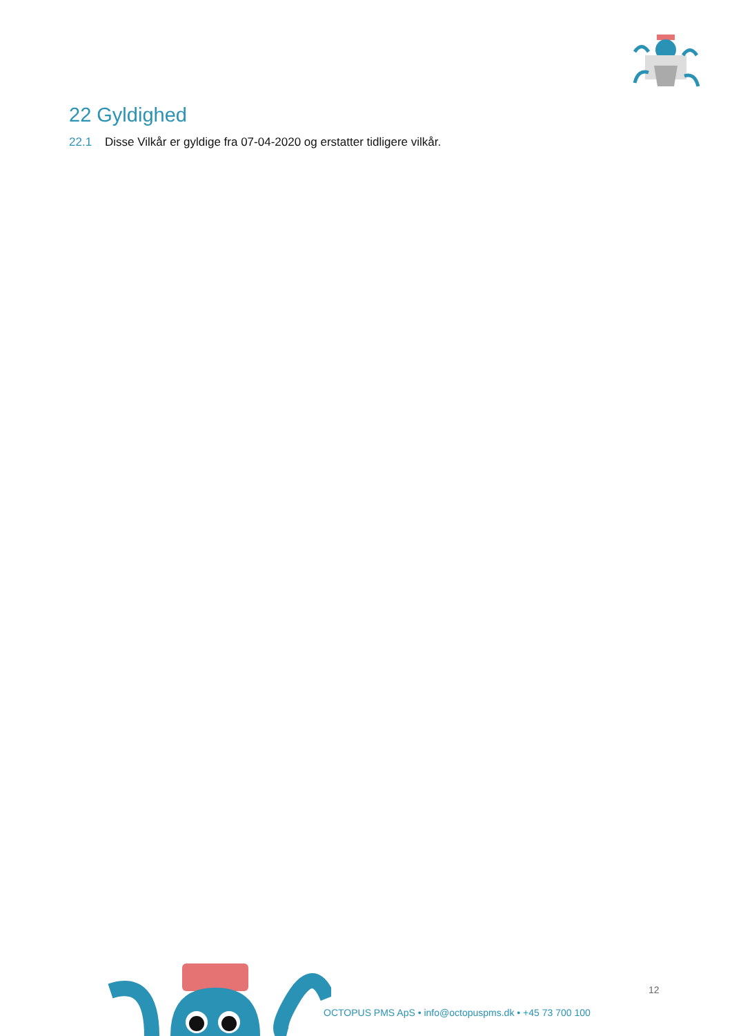22 Gyldighed
22.1 Disse Vilkår er gyldige fra 07-04-2020 og erstatter tidligere vilkår.
12
OCTOPUS PMS ApS • info@octopuspms.dk • +45 73 700 100